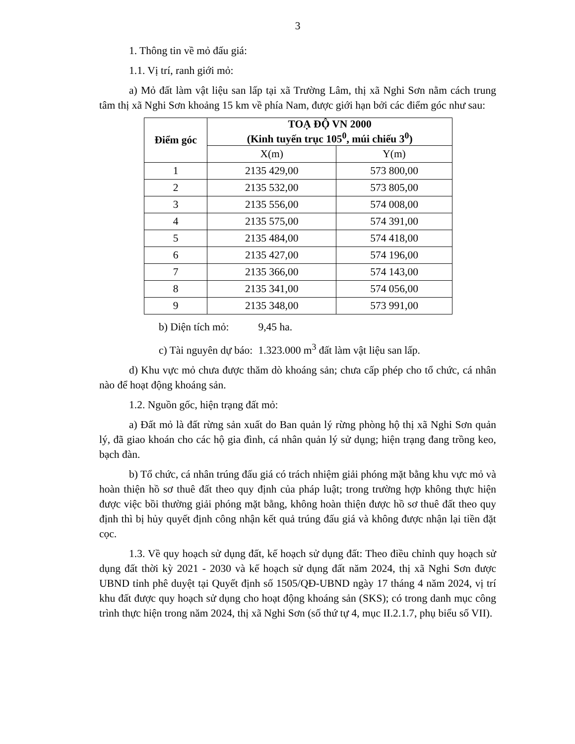3
1. Thông tin về mỏ đấu giá:
1.1. Vị trí, ranh giới mỏ:
a) Mỏ đất làm vật liệu san lấp tại xã Trường Lâm, thị xã Nghi Sơn nằm cách trung tâm thị xã Nghi Sơn khoảng 15 km về phía Nam, được giới hạn bởi các điểm góc như sau:
| Điểm góc | TOẠ ĐỘ VN 2000 (Kinh tuyến trục 105<sup>0</sup>, múi chiếu 3<sup>0</sup>) | |
| --- | --- | --- |
| | X(m) | Y(m) |
| 1 | 2135 429,00 | 573 800,00 |
| 2 | 2135 532,00 | 573 805,00 |
| 3 | 2135 556,00 | 574 008,00 |
| 4 | 2135 575,00 | 574 391,00 |
| 5 | 2135 484,00 | 574 418,00 |
| 6 | 2135 427,00 | 574 196,00 |
| 7 | 2135 366,00 | 574 143,00 |
| 8 | 2135 341,00 | 574 056,00 |
| 9 | 2135 348,00 | 573 991,00 |
b) Diện tích mỏ: 9,45 ha.
c) Tài nguyên dự báo: 1.323.000 m<sup>3</sup> đất làm vật liệu san lấp.
d) Khu vực mỏ chưa được thăm dò khoáng sản; chưa cấp phép cho tổ chức, cá nhân nào để hoạt động khoáng sản.
1.2. Nguồn gốc, hiện trạng đất mỏ:
a) Đất mỏ là đất rừng sản xuất do Ban quản lý rừng phòng hộ thị xã Nghi Sơn quản lý, đã giao khoán cho các hộ gia đình, cá nhân quản lý sử dụng; hiện trạng đang trồng keo, bạch đàn.
b) Tổ chức, cá nhân trúng đấu giá có trách nhiệm giải phóng mặt bằng khu vực mỏ và hoàn thiện hồ sơ thuê đất theo quy định của pháp luật; trong trường hợp không thực hiện được việc bồi thường giải phóng mặt bằng, không hoàn thiện được hồ sơ thuê đất theo quy định thì bị hủy quyết định công nhận kết quả trúng đấu giá và không được nhận lại tiền đặt cọc.
1.3. Về quy hoạch sử dụng đất, kế hoạch sử dụng đất: Theo điều chỉnh quy hoạch sử dụng đất thời kỳ 2021 - 2030 và kế hoạch sử dụng đất năm 2024, thị xã Nghi Sơn được UBND tỉnh phê duyệt tại Quyết định số 1505/QĐ-UBND ngày 17 tháng 4 năm 2024, vị trí khu đất được quy hoạch sử dụng cho hoạt động khoáng sản (SKS); có trong danh mục công trình thực hiện trong năm 2024, thị xã Nghi Sơn (số thứ tự 4, mục II.2.1.7, phụ biểu số VII).